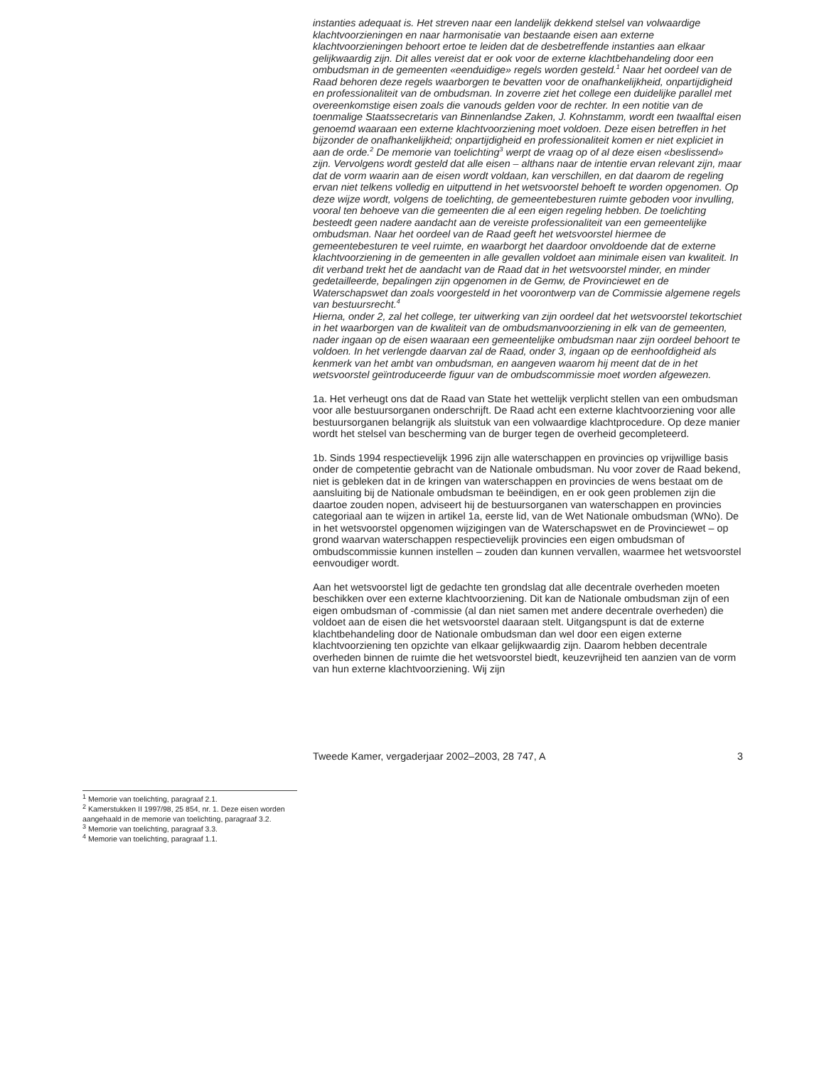<sup>1</sup> Memorie van toelichting, paragraaf 2.1.
<sup>2</sup> Kamerstukken II 1997/98, 25 854, nr. 1. Deze eisen worden aangehaald in de memorie van toelichting, paragraaf 3.2.
<sup>3</sup> Memorie van toelichting, paragraaf 3.3.
<sup>4</sup> Memorie van toelichting, paragraaf 1.1.
instanties adequaat is. Het streven naar een landelijk dekkend stelsel van volwaardige klachtvoorzieningen en naar harmonisatie van bestaande eisen aan externe klachtvoorzieningen behoort ertoe te leiden dat de desbetreffende instanties aan elkaar gelijkwaardig zijn. Dit alles vereist dat er ook voor de externe klachtbehandeling door een ombudsman in de gemeenten «eenduidige» regels worden gesteld.<sup>1</sup> Naar het oordeel van de Raad behoren deze regels waarborgen te bevatten voor de onafhankelijkheid, onpartijdigheid en professionaliteit van de ombudsman. In zoverre ziet het college een duidelijke parallel met overeenkomstige eisen zoals die vanouds gelden voor de rechter. In een notitie van de toenmalige Staatssecretaris van Binnenlandse Zaken, J. Kohnstamm, wordt een twaalftal eisen genoemd waaraan een externe klachtvoorziening moet voldoen. Deze eisen betreffen in het bijzonder de onafhankelijkheid; onpartijdigheid en professionaliteit komen er niet expliciet in aan de orde.<sup>2</sup> De memorie van toelichting<sup>3</sup> werpt de vraag op of al deze eisen «beslissend» zijn. Vervolgens wordt gesteld dat alle eisen – althans naar de intentie ervan relevant zijn, maar dat de vorm waarin aan de eisen wordt voldaan, kan verschillen, en dat daarom de regeling ervan niet telkens volledig en uitputtend in het wetsvoorstel behoeft te worden opgenomen. Op deze wijze wordt, volgens de toelichting, de gemeentebesturen ruimte geboden voor invulling, vooral ten behoeve van die gemeenten die al een eigen regeling hebben. De toelichting besteedt geen nadere aandacht aan de vereiste professionaliteit van een gemeentelijke ombudsman. Naar het oordeel van de Raad geeft het wetsvoorstel hiermee de gemeentebesturen te veel ruimte, en waarborgt het daardoor onvoldoende dat de externe klachtvoorziening in de gemeenten in alle gevallen voldoet aan minimale eisen van kwaliteit. In dit verband trekt het de aandacht van de Raad dat in het wetsvoorstel minder, en minder gedetailleerde, bepalingen zijn opgenomen in de Gemw, de Provinciewet en de Waterschapswet dan zoals voorgesteld in het voorontwerp van de Commissie algemene regels van bestuursrecht.<sup>4</sup>
Hierna, onder 2, zal het college, ter uitwerking van zijn oordeel dat het wetsvoorstel tekortschiet in het waarborgen van de kwaliteit van de ombudsmanvoorziening in elk van de gemeenten, nader ingaan op de eisen waaraan een gemeentelijke ombudsman naar zijn oordeel behoort te voldoen. In het verlengde daarvan zal de Raad, onder 3, ingaan op de eenhoofdigheid als kenmerk van het ambt van ombudsman, en aangeven waarom hij meent dat de in het wetsvoorstel geïntroduceerde figuur van de ombudscommissie moet worden afgewezen.
1a. Het verheugt ons dat de Raad van State het wettelijk verplicht stellen van een ombudsman voor alle bestuursorganen onderschrijft. De Raad acht een externe klachtvoorziening voor alle bestuursorganen belangrijk als sluitstuk van een volwaardige klachtprocedure. Op deze manier wordt het stelsel van bescherming van de burger tegen de overheid gecompleteerd.
1b. Sinds 1994 respectievelijk 1996 zijn alle waterschappen en provincies op vrijwillige basis onder de competentie gebracht van de Nationale ombudsman. Nu voor zover de Raad bekend, niet is gebleken dat in de kringen van waterschappen en provincies de wens bestaat om de aansluiting bij de Nationale ombudsman te beëindigen, en er ook geen problemen zijn die daartoe zouden nopen, adviseert hij de bestuursorganen van waterschappen en provincies categoriaal aan te wijzen in artikel 1a, eerste lid, van de Wet Nationale ombudsman (WNo). De in het wetsvoorstel opgenomen wijzigingen van de Waterschapswet en de Provinciewet – op grond waarvan waterschappen respectievelijk provincies een eigen ombudsman of ombudscommissie kunnen instellen – zouden dan kunnen vervallen, waarmee het wetsvoorstel eenvoudiger wordt.
Aan het wetsvoorstel ligt de gedachte ten grondslag dat alle decentrale overheden moeten beschikken over een externe klachtvoorziening. Dit kan de Nationale ombudsman zijn of een eigen ombudsman of -commissie (al dan niet samen met andere decentrale overheden) die voldoet aan de eisen die het wetsvoorstel daaraan stelt. Uitgangspunt is dat de externe klachtbehandeling door de Nationale ombudsman dan wel door een eigen externe klachtvoorziening ten opzichte van elkaar gelijkwaardig zijn. Daarom hebben decentrale overheden binnen de ruimte die het wetsvoorstel biedt, keuzevrijheid ten aanzien van de vorm van hun externe klachtvoorziening. Wij zijn
Tweede Kamer, vergaderjaar 2002–2003, 28 747, A 3